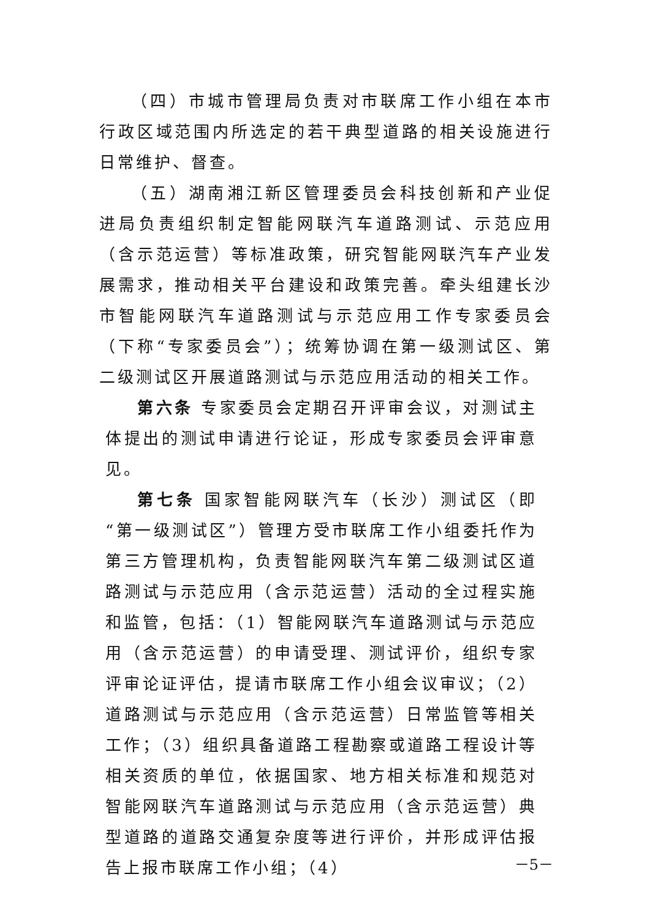（四）市城市管理局负责对市联席工作小组在本市行政区域范围内所选定的若干典型道路的相关设施进行日常维护、督查。
（五）湖南湘江新区管理委员会科技创新和产业促进局负责组织制定智能网联汽车道路测试、示范应用（含示范运营）等标准政策，研究智能网联汽车产业发展需求，推动相关平台建设和政策完善。牵头组建长沙市智能网联汽车道路测试与示范应用工作专家委员会（下称“专家委员会”）；统筹协调在第一级测试区、第二级测试区开展道路测试与示范应用活动的相关工作。
第六条 专家委员会定期召开评审会议，对测试主体提出的测试申请进行论证，形成专家委员会评审意见。
第七条 国家智能网联汽车（长沙）测试区（即“第一级测试区”）管理方受市联席工作小组委托作为第三方管理机构，负责智能网联汽车第二级测试区道路测试与示范应用（含示范运营）活动的全过程实施和监管，包括：（1）智能网联汽车道路测试与示范应用（含示范运营）的申请受理、测试评价，组织专家评审论证评估，提请市联席工作小组会议审议；（2）道路测试与示范应用（含示范运营）日常监管等相关工作；（3）组织具备道路工程勘察或道路工程设计等相关资质的单位，依据国家、地方相关标准和规范对智能网联汽车道路测试与示范应用（含示范运营）典型道路的道路交通复杂度等进行评价，并形成评估报告上报市联席工作小组；（4）
－5－